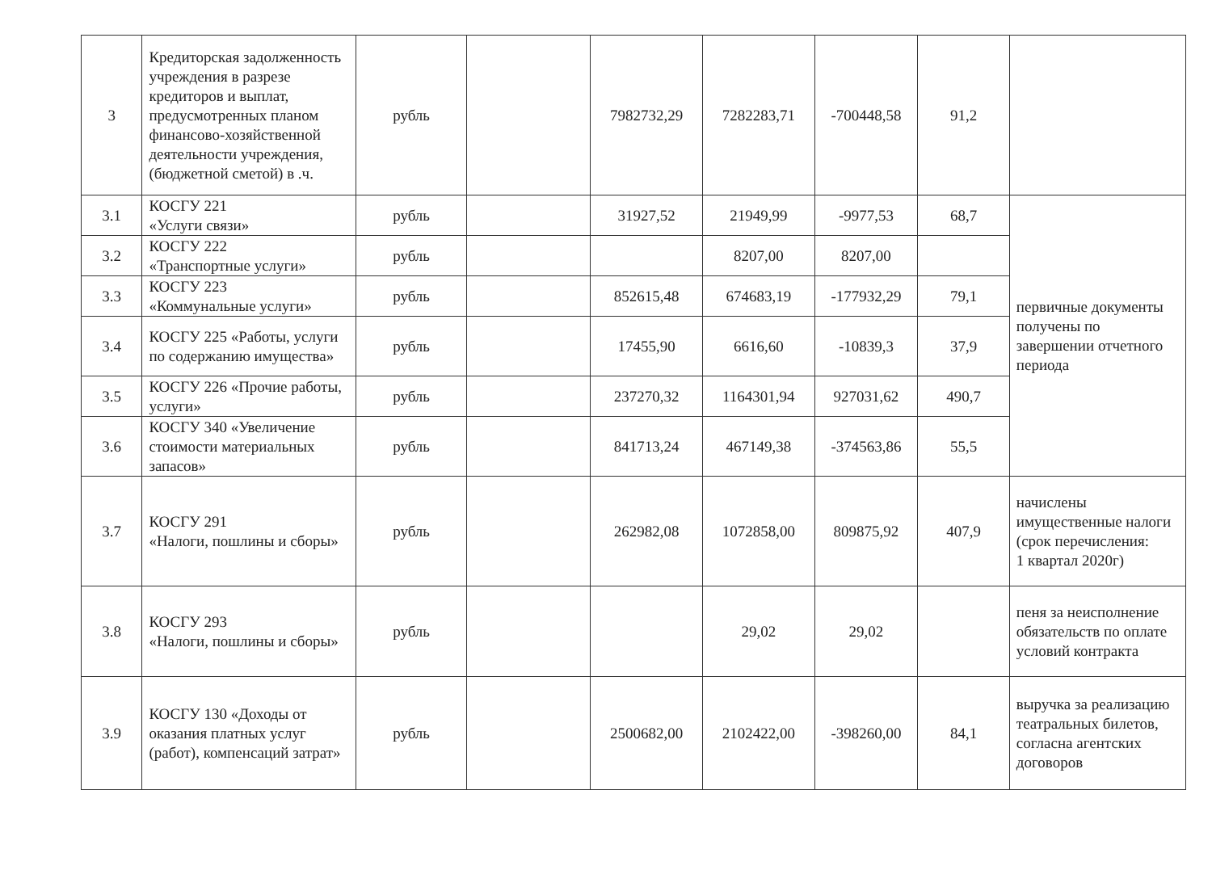| 3 | Кредиторская задолженность учреждения в разрезе кредиторов и выплат, предусмотренных планом финансово-хозяйственной деятельности учреждения, (бюджетной сметой) в .ч. | рубль | | 7982732,29 | 7282283,71 | -700448,58 | 91,2 | |
| 3.1 | КОСГУ 221 «Услуги связи» | рубль | | 31927,52 | 21949,99 | -9977,53 | 68,7 | первичные документы получены по завершении отчетного периода |
| 3.2 | КОСГУ 222 «Транспортные услуги» | рубль | | | 8207,00 | 8207,00 | | |
| 3.3 | КОСГУ 223 «Коммунальные услуги» | рубль | | 852615,48 | 674683,19 | -177932,29 | 79,1 | |
| 3.4 | КОСГУ 225 «Работы, услуги по содержанию имущества» | рубль | | 17455,90 | 6616,60 | -10839,3 | 37,9 | |
| 3.5 | КОСГУ 226 «Прочие работы, услуги» | рубль | | 237270,32 | 1164301,94 | 927031,62 | 490,7 | |
| 3.6 | КОСГУ 340 «Увеличение стоимости материальных запасов» | рубль | | 841713,24 | 467149,38 | -374563,86 | 55,5 | |
| 3.7 | КОСГУ 291 «Налоги, пошлины и сборы» | рубль | | 262982,08 | 1072858,00 | 809875,92 | 407,9 | начислены имущественные налоги (срок перечисления: 1 квартал 2020г) |
| 3.8 | КОСГУ 293 «Налоги, пошлины и сборы» | рубль | | | 29,02 | 29,02 | | пеня за неисполнение обязательств по оплате условий контракта |
| 3.9 | КОСГУ 130 «Доходы от оказания платных услуг (работ), компенсаций затрат» | рубль | | 2500682,00 | 2102422,00 | -398260,00 | 84,1 | выручка за реализацию театральных билетов, согласна агентских договоров |